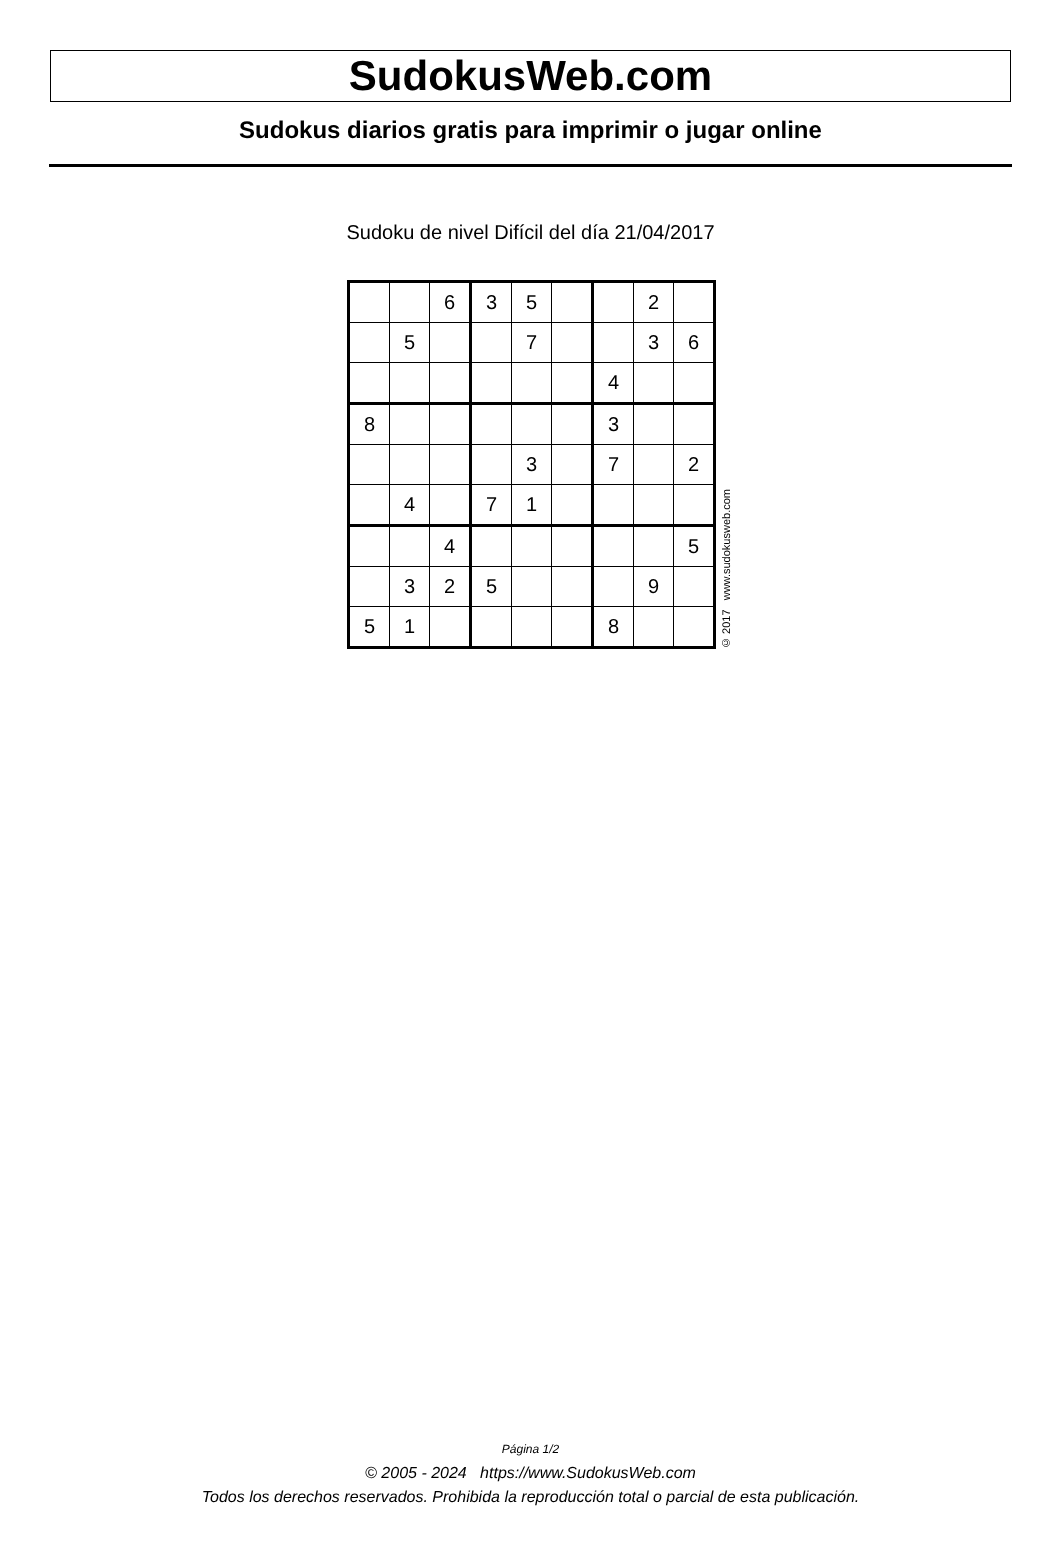SudokusWeb.com
Sudokus diarios gratis para imprimir o jugar online
Sudoku de nivel Difícil del día 21/04/2017
| | | 6 | 3 | 5 | | | 2 | |
| | 5 | | | 7 | | | 3 | 6 |
| | | | | | | 4 | | |
| 8 | | | | | | 3 | | |
| | | | | 3 | | 7 | | 2 |
| | 4 | | 7 | 1 | | | | |
| | | 4 | | | | | | 5 |
| | 3 | 2 | 5 | | | | 9 | |
| 5 | 1 | | | | | 8 | | |
© 2017 www.sudokusweb.com
Página 1/2
© 2005 - 2024 https://www.SudokusWeb.com
Todos los derechos reservados. Prohibida la reproducción total o parcial de esta publicación.